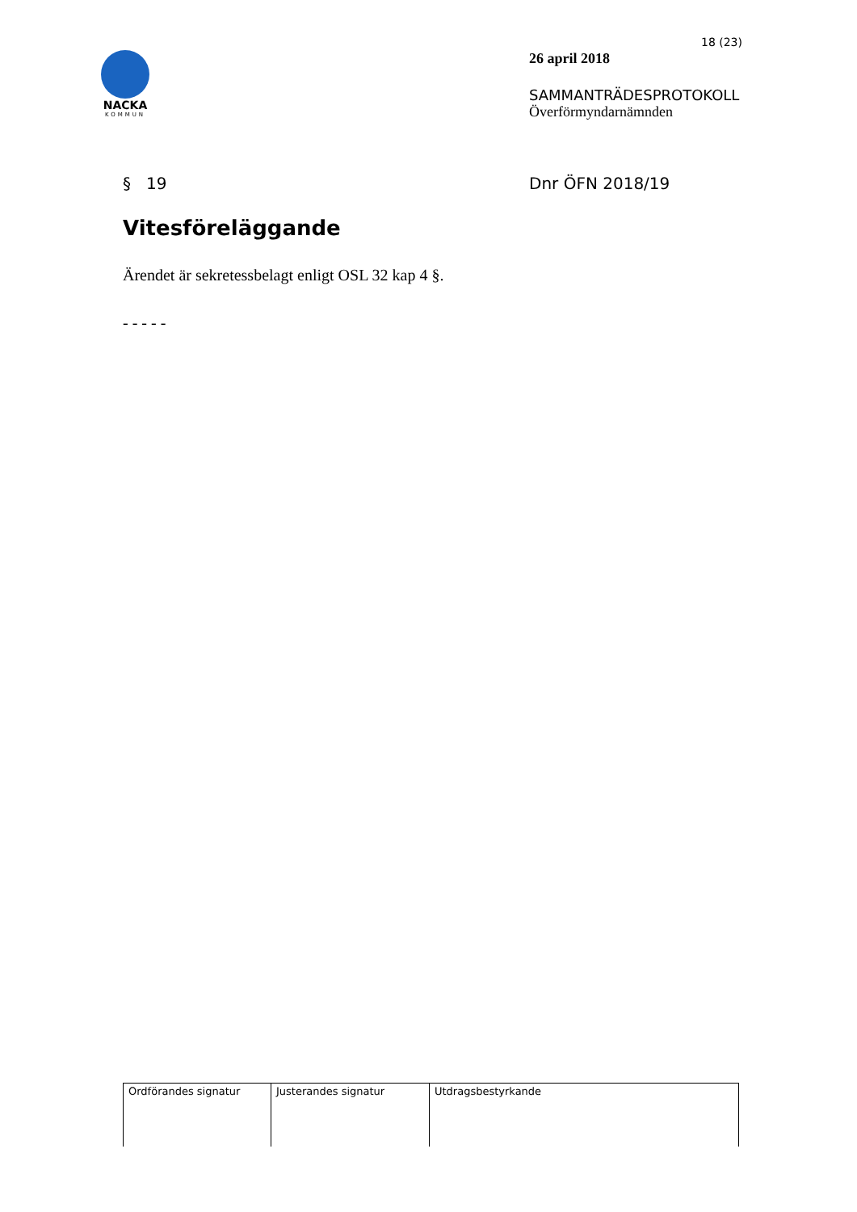NACKA
KOMMUN
18 (23)
26 april 2018
SAMMANTRÄDESPROTOKOLL
Överförmyndarnämnden
§ 19 Dnr ÖFN 2018/19
Vitesföreläggande
Ärendet är sekretessbelagt enligt OSL 32 kap 4 §.
- - - - -
| Ordförandes signatur | Justerandes signatur | Utdragsbestyrkande |